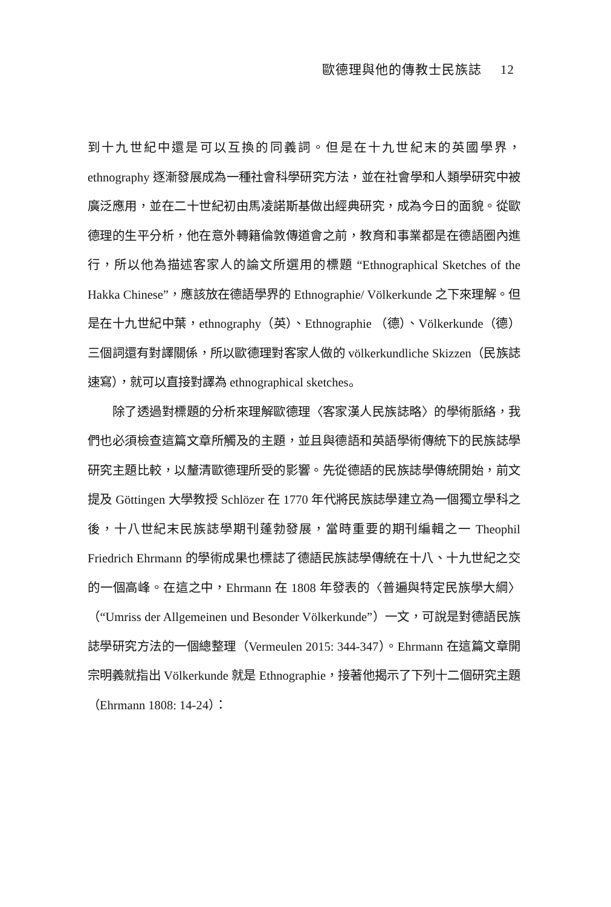歐德理與他的傳教士民族誌 12
到十九世紀中還是可以互換的同義詞。但是在十九世紀末的英國學界，ethnography 逐漸發展成為一種社會科學研究方法，並在社會學和人類學研究中被廣泛應用，並在二十世紀初由馬凌諾斯基做出經典研究，成為今日的面貌。從歐德理的生平分析，他在意外轉籍倫敦傳道會之前，教育和事業都是在德語圈內進行，所以他為描述客家人的論文所選用的標題 “Ethnographical Sketches of the Hakka Chinese”，應該放在德語學界的 Ethnographie/ Völkerkunde 之下來理解。但是在十九世紀中葉，ethnography（英）、Ethnographie （德）、Völkerkunde（德）三個詞還有對譯關係，所以歐德理對客家人做的 völkerkundliche Skizzen（民族誌速寫），就可以直接對譯為 ethnographical sketches。
除了透過對標題的分析來理解歐德理〈客家漢人民族誌略〉的學術脈絡，我們也必須檢查這篇文章所觸及的主題，並且與德語和英語學術傳統下的民族誌學研究主題比較，以釐清歐德理所受的影響。先從德語的民族誌學傳統開始，前文提及 Göttingen 大學教授 Schlözer 在 1770 年代將民族誌學建立為一個獨立學科之後，十八世紀末民族誌學期刊蓬勃發展，當時重要的期刊編輯之一 Theophil Friedrich Ehrmann 的學術成果也標誌了德語民族誌學傳統在十八、十九世紀之交的一個高峰。在這之中，Ehrmann 在 1808 年發表的〈普遍與特定民族學大綱〉（“Umriss der Allgemeinen und Besonder Völkerkunde”）一文，可說是對德語民族誌學研究方法的一個總整理（Vermeulen 2015: 344-347）。Ehrmann 在這篇文章開宗明義就指出 Völkerkunde 就是 Ethnographie，接著他揭示了下列十二個研究主題（Ehrmann 1808: 14-24）：